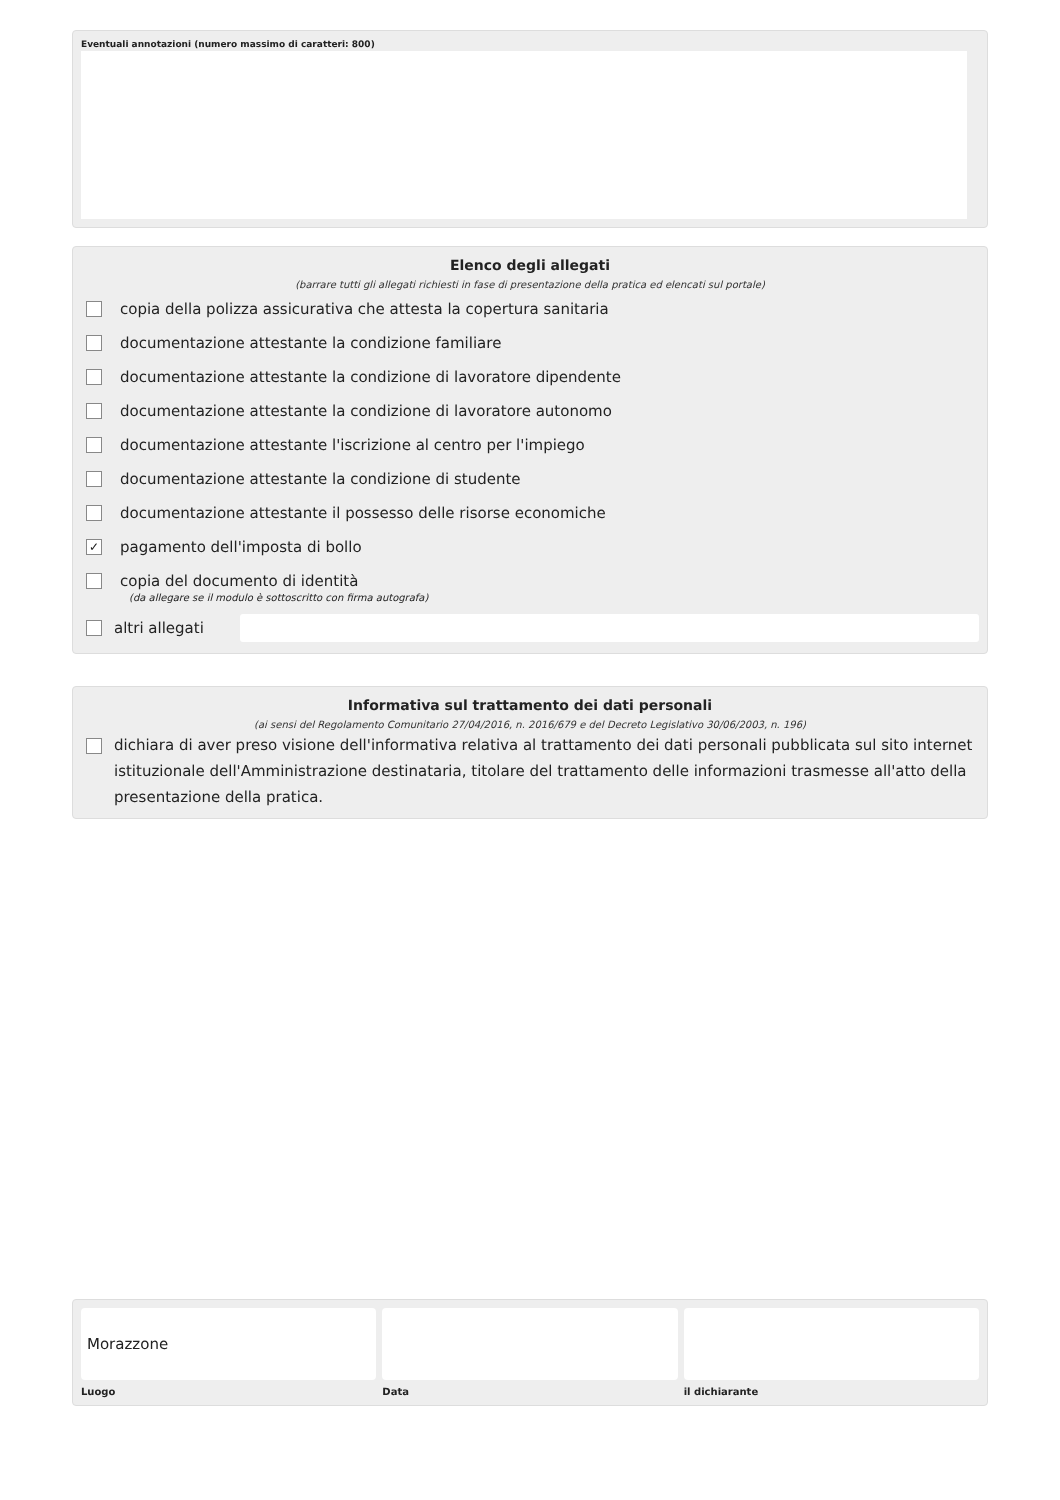Eventuali annotazioni (numero massimo di caratteri: 800)
Elenco degli allegati
(barrare tutti gli allegati richiesti in fase di presentazione della pratica ed elencati sul portale)
copia della polizza assicurativa che attesta la copertura sanitaria
documentazione attestante la condizione familiare
documentazione attestante la condizione di lavoratore dipendente
documentazione attestante la condizione di lavoratore autonomo
documentazione attestante l'iscrizione al centro per l'impiego
documentazione attestante la condizione di studente
documentazione attestante il possesso delle risorse economiche
✓ pagamento dell'imposta di bollo
copia del documento di identità
(da allegare se il modulo è sottoscritto con firma autografa)
altri allegati
Informativa sul trattamento dei dati personali
(ai sensi del Regolamento Comunitario 27/04/2016, n. 2016/679 e del Decreto Legislativo 30/06/2003, n. 196)
dichiara di aver preso visione dell'informativa relativa al trattamento dei dati personali pubblicata sul sito internet istituzionale dell'Amministrazione destinataria, titolare del trattamento delle informazioni trasmesse all'atto della presentazione della pratica.
Morazzone
Luogo
Data il dichiarante